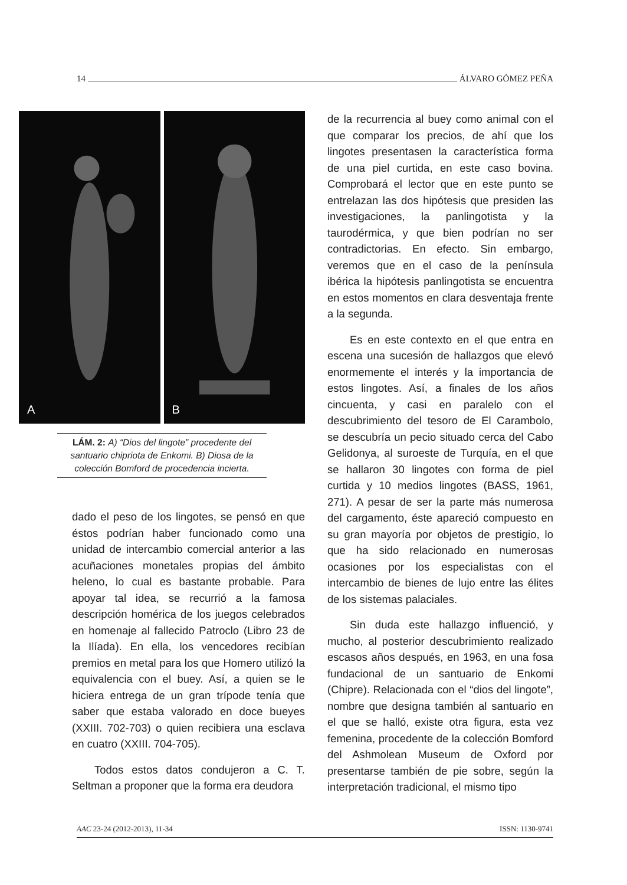14 ÁLVARO GÓMEZ PEÑA
A
B
LÁM. 2: A) “Dios del lingote” procedente del santuario chipriota de Enkomi. B) Diosa de la colección Bomford de procedencia incierta.
dado el peso de los lingotes, se pensó en que éstos podrían haber funcionado como una unidad de intercambio comercial anterior a las acuñaciones monetales propias del ámbito heleno, lo cual es bastante probable. Para apoyar tal idea, se recurrió a la famosa descripción homérica de los juegos celebrados en homenaje al fallecido Patroclo (Libro 23 de la Ilíada). En ella, los vencedores recibían premios en metal para los que Homero utilizó la equivalencia con el buey. Así, a quien se le hiciera entrega de un gran trípode tenía que saber que estaba valorado en doce bueyes (XXIII. 702-703) o quien recibiera una esclava en cuatro (XXIII. 704-705).
Todos estos datos condujeron a C. T. Seltman a proponer que la forma era deudora
de la recurrencia al buey como animal con el que comparar los precios, de ahí que los lingotes presentasen la característica forma de una piel curtida, en este caso bovina. Comprobará el lector que en este punto se entrelazan las dos hipótesis que presiden las investigaciones, la panlingotista y la taurodérmica, y que bien podrían no ser contradictorias. En efecto. Sin embargo, veremos que en el caso de la península ibérica la hipótesis panlingotista se encuentra en estos momentos en clara desventaja frente a la segunda.
Es en este contexto en el que entra en escena una sucesión de hallazgos que elevó enormemente el interés y la importancia de estos lingotes. Así, a finales de los años cincuenta, y casi en paralelo con el descubrimiento del tesoro de El Carambolo, se descubría un pecio situado cerca del Cabo Gelidonya, al suroeste de Turquía, en el que se hallaron 30 lingotes con forma de piel curtida y 10 medios lingotes (BASS, 1961, 271). A pesar de ser la parte más numerosa del cargamento, éste apareció compuesto en su gran mayoría por objetos de prestigio, lo que ha sido relacionado en numerosas ocasiones por los especialistas con el intercambio de bienes de lujo entre las élites de los sistemas palaciales.
Sin duda este hallazgo influenció, y mucho, al posterior descubrimiento realizado escasos años después, en 1963, en una fosa fundacional de un santuario de Enkomi (Chipre). Relacionada con el “dios del lingote”, nombre que designa también al santuario en el que se halló, existe otra figura, esta vez femenina, procedente de la colección Bomford del Ashmolean Museum de Oxford por presentarse también de pie sobre, según la interpretación tradicional, el mismo tipo
AAC 23-24 (2012-2013), 11-34 ISSN: 1130-9741